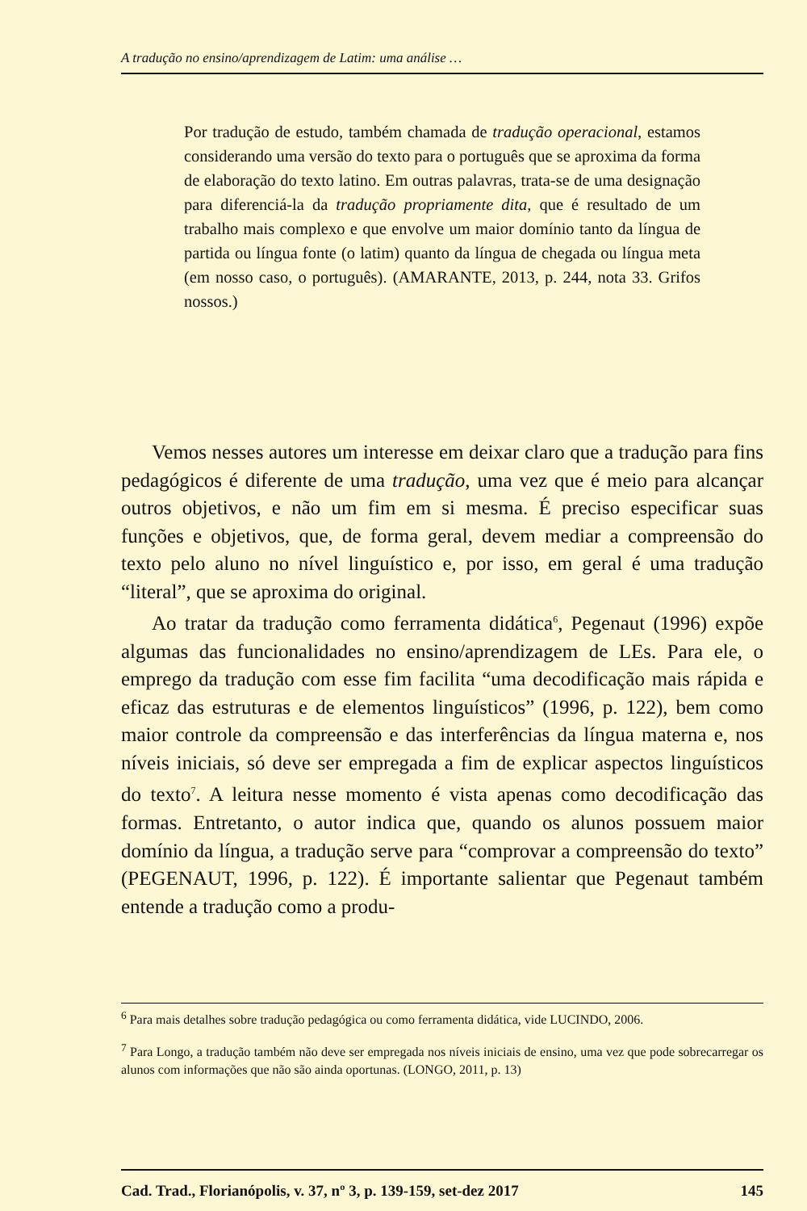A tradução no ensino/aprendizagem de Latim: uma análise …
Por tradução de estudo, também chamada de tradução operacional, estamos considerando uma versão do texto para o português que se aproxima da forma de elaboração do texto latino. Em outras palavras, trata-se de uma designação para diferenciá-la da tradução propriamente dita, que é resultado de um trabalho mais complexo e que envolve um maior domínio tanto da língua de partida ou língua fonte (o latim) quanto da língua de chegada ou língua meta (em nosso caso, o português). (AMARANTE, 2013, p. 244, nota 33. Grifos nossos.)
Vemos nesses autores um interesse em deixar claro que a tradução para fins pedagógicos é diferente de uma tradução, uma vez que é meio para alcançar outros objetivos, e não um fim em si mesma. É preciso especificar suas funções e objetivos, que, de forma geral, devem mediar a compreensão do texto pelo aluno no nível linguístico e, por isso, em geral é uma tradução “literal”, que se aproxima do original.
Ao tratar da tradução como ferramenta didática<sup>6</sup>, Pegenaut (1996) expõe algumas das funcionalidades no ensino/aprendizagem de LEs. Para ele, o emprego da tradução com esse fim facilita “uma decodificação mais rápida e eficaz das estruturas e de elementos linguísticos” (1996, p. 122), bem como maior controle da compreensão e das interferências da língua materna e, nos níveis iniciais, só deve ser empregada a fim de explicar aspectos linguísticos do texto<sup>7</sup>. A leitura nesse momento é vista apenas como decodificação das formas. Entretanto, o autor indica que, quando os alunos possuem maior domínio da língua, a tradução serve para “comprovar a compreensão do texto” (PEGENAUT, 1996, p. 122). É importante salientar que Pegenaut também entende a tradução como a produ-
<sup>6</sup> Para mais detalhes sobre tradução pedagógica ou como ferramenta didática, vide LUCINDO, 2006.
<sup>7</sup> Para Longo, a tradução também não deve ser empregada nos níveis iniciais de ensino, uma vez que pode sobrecarregar os alunos com informações que não são ainda oportunas. (LONGO, 2011, p. 13)
Cad. Trad., Florianópolis, v. 37, nº 3, p. 139-159, set-dez 2017 145